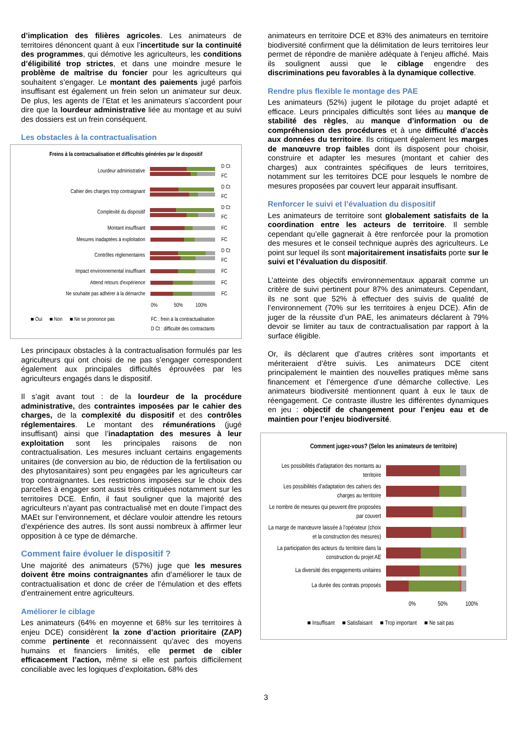d’implication des filières agricoles. Les animateurs de territoires dénoncent quant à eux l’incertitude sur la continuité des programmes, qui démotive les agriculteurs, les conditions d’éligibilité trop strictes, et dans une moindre mesure le problème de maîtrise du foncier pour les agriculteurs qui souhaitent s’engager. Le montant des paiements jugé parfois insuffisant est également un frein selon un animateur sur deux. De plus, les agents de l’Etat et les animateurs s’accordent pour dire que la lourdeur administrative liée au montage et au suivi des dossiers est un frein conséquent.
Les obstacles à la contractualisation
Freins à la contractualisation et difficultés générées par le dispositif
Lourdeur administrative
D Ct
FC
Cahier des charges trop contraignant
D Ct
FC
Complexité du dispositif
D Ct
FC
Montant insuffisant FC
Mesures inadaptées à exploitation FC
Contrôles règlementaires
D Ct
FC
Impact environnemental insuffisant FC
Attend retours d'expérience FC
Ne souhaite pas adhérer à la démarche FC
0% 50% 100%
■ Oui ■ Non ■ Ne se prononce pas FC : frein à la contractualisation
D Ct : difficulté des contractants
Les principaux obstacles à la contractualisation formulés par les agriculteurs qui ont choisi de ne pas s’engager correspondent également aux principales difficultés éprouvées par les agriculteurs engagés dans le dispositif.
Il s’agit avant tout : de la lourdeur de la procédure administrative, des contraintes imposées par le cahier des charges, de la complexité du dispositif et des contrôles réglementaires. Le montant des rémunérations (jugé insuffisant) ainsi que l’inadaptation des mesures à leur exploitation sont les principales raisons de non contractualisation. Les mesures incluant certains engagements unitaires (de conversion au bio, de réduction de la fertilisation ou des phytosanitaires) sont peu engagées par les agriculteurs car trop contraignantes. Les restrictions imposées sur le choix des parcelles à engager sont aussi très critiquées notamment sur les territoires DCE. Enfin, il faut souligner que la majorité des agriculteurs n’ayant pas contractualisé met en doute l’impact des MAEt sur l’environnement, et déclare vouloir attendre les retours d’expérience des autres. Ils sont aussi nombreux à affirmer leur opposition à ce type de démarche.
Comment faire évoluer le dispositif ?
Une majorité des animateurs (57%) juge que les mesures doivent être moins contraignantes afin d’améliorer le taux de contractualisation et donc de créer de l’émulation et des effets d’entrainement entre agriculteurs.
Améliorer le ciblage
Les animateurs (64% en moyenne et 68% sur les territoires à enjeu DCE) considèrent la zone d’action prioritaire (ZAP) comme pertinente et reconnaissent qu’avec des moyens humains et financiers limités, elle permet de cibler efficacement l’action, même si elle est parfois difficilement conciliable avec les logiques d’exploitation. 68% des
animateurs en territoire DCE et 83% des animateurs en territoire biodiversité confirment que la délimitation de leurs territoires leur permet de répondre de manière adéquate à l’enjeu affiché. Mais ils soulignent aussi que le ciblage engendre des discriminations peu favorables à la dynamique collective.
Rendre plus flexible le montage des PAE
Les animateurs (52%) jugent le pilotage du projet adapté et efficace. Leurs principales difficultés sont liées au manque de stabilité des règles, au manque d’information ou de compréhension des procédures et à une difficulté d’accès aux données du territoire. Ils critiquent également les marges de manœuvre trop faibles dont ils disposent pour choisir, construire et adapter les mesures (montant et cahier des charges) aux contraintes spécifiques de leurs territoires, notamment sur les territoires DCE pour lesquels le nombre de mesures proposées par couvert leur apparait insuffisant.
Renforcer le suivi et l’évaluation du dispositif
Les animateurs de territoire sont globalement satisfaits de la coordination entre les acteurs de territoire. Il semble cependant qu’elle gagnerait à être renforcée pour la promotion des mesures et le conseil technique auprès des agriculteurs. Le point sur lequel ils sont majoritairement insatisfaits porte sur le suivi et l’évaluation du dispositif.
L’atteinte des objectifs environnementaux apparait comme un critère de suivi pertinent pour 87% des animateurs. Cependant, ils ne sont que 52% à effectuer des suivis de qualité de l’environnement (70% sur les territoires à enjeu DCE). Afin de juger de la réussite d’un PAE, les animateurs déclarent à 79% devoir se limiter au taux de contractualisation par rapport à la surface éligible.
Or, ils déclarent que d’autres critères sont importants et mériteraient d’être suivis. Les animateurs DCE citent principalement le maintien des nouvelles pratiques même sans financement et l’émergence d’une démarche collective. Les animateurs biodiversité mentionnent quant à eux le taux de réengagement. Ce contraste illustre les différentes dynamiques en jeu : objectif de changement pour l’enjeu eau et de maintien pour l’enjeu biodiversité.
Comment jugez-vous? (Selon les animateurs de territoire)
Les possibilités d’adaptation des montants au territoire
Les possibilités d’adaptation des cahiers des charges au territoire
Le nombre de mesures qui peuvent être proposées par couvert
La marge de manœuvre laissée à l'opérateur (choix et la construction des mesures)
La participation des acteurs du territoire dans la construction du projet AE
La diversité des engagements unitaires
La durée des contrats proposés
0% 50% 100%
■ Insuffisant ■ Satisfaisant ■ Trop important ■ Ne sait pas
3